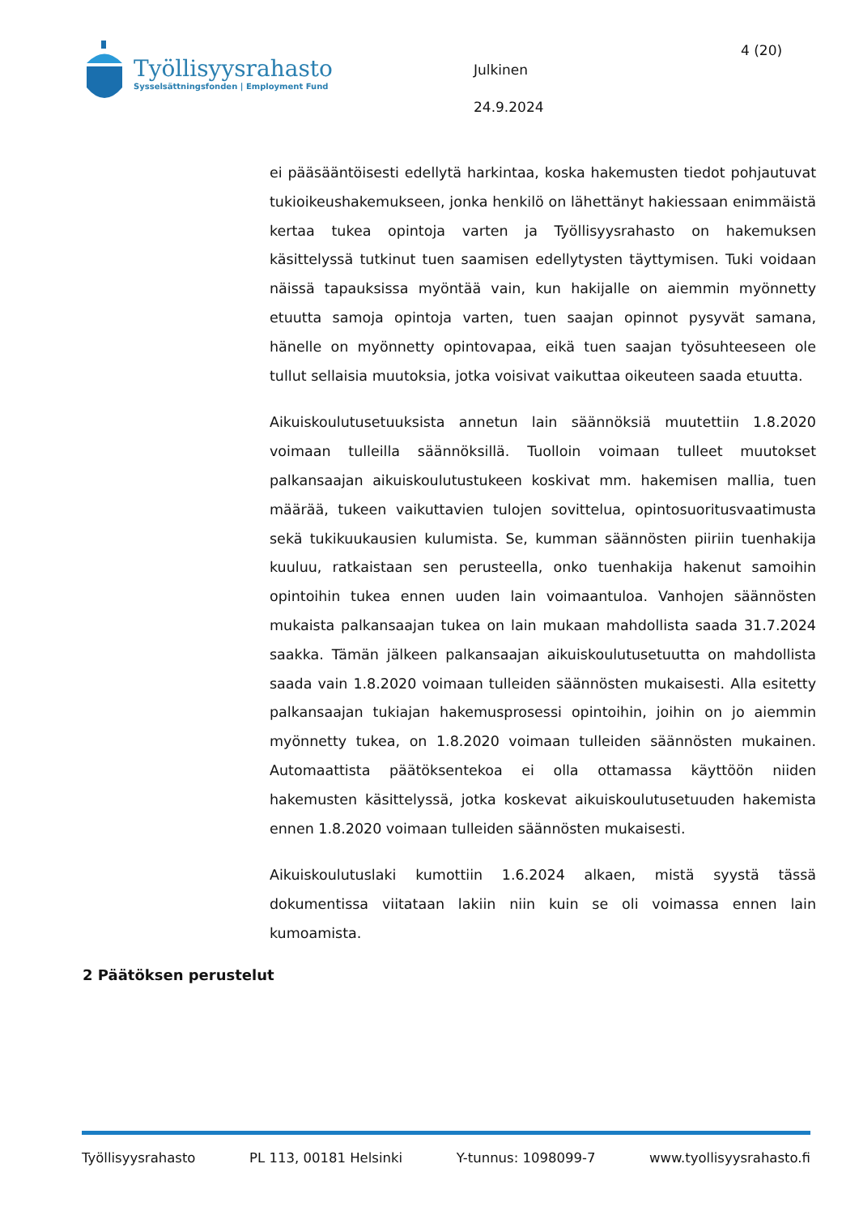Työllisyysrahasto
Sysselsättningsfonden | Employment Fund
Julkinen
24.9.2024
4 (20)
ei pääsääntöisesti edellytä harkintaa, koska hakemusten tiedot pohjautuvat tukioikeushakemukseen, jonka henkilö on lähettänyt hakiessaan enimmäistä kertaa tukea opintoja varten ja Työllisyysrahasto on hakemuksen käsittelyssä tutkinut tuen saamisen edellytysten täyttymisen. Tuki voidaan näissä tapauksissa myöntää vain, kun hakijalle on aiemmin myönnetty etuutta samoja opintoja varten, tuen saajan opinnot pysyvät samana, hänelle on myönnetty opintovapaa, eikä tuen saajan työsuhteeseen ole tullut sellaisia muutoksia, jotka voisivat vaikuttaa oikeuteen saada etuutta.
Aikuiskoulutusetuuksista annetun lain säännöksiä muutettiin 1.8.2020 voimaan tulleilla säännöksillä. Tuolloin voimaan tulleet muutokset palkansaajan aikuiskoulutustukeen koskivat mm. hakemisen mallia, tuen määrää, tukeen vaikuttavien tulojen sovittelua, opintosuoritusvaatimusta sekä tukikuukausien kulumista. Se, kumman säännösten piiriin tuenhakija kuuluu, ratkaistaan sen perusteella, onko tuenhakija hakenut samoihin opintoihin tukea ennen uuden lain voimaantuloa. Vanhojen säännösten mukaista palkansaajan tukea on lain mukaan mahdollista saada 31.7.2024 saakka. Tämän jälkeen palkansaajan aikuiskoulutusetuutta on mahdollista saada vain 1.8.2020 voimaan tulleiden säännösten mukaisesti. Alla esitetty palkansaajan tukiajan hakemusprosessi opintoihin, joihin on jo aiemmin myönnetty tukea, on 1.8.2020 voimaan tulleiden säännösten mukainen. Automaattista päätöksentekoa ei olla ottamassa käyttöön niiden hakemusten käsittelyssä, jotka koskevat aikuiskoulutusetuuden hakemista ennen 1.8.2020 voimaan tulleiden säännösten mukaisesti.
Aikuiskoulutuslaki kumottiin 1.6.2024 alkaen, mistä syystä tässä dokumentissa viitataan lakiin niin kuin se oli voimassa ennen lain kumoamista.
2 Päätöksen perustelut
Työllisyysrahasto PL 113, 00181 Helsinki Y-tunnus: 1098099-7 www.tyollisyysrahasto.fi